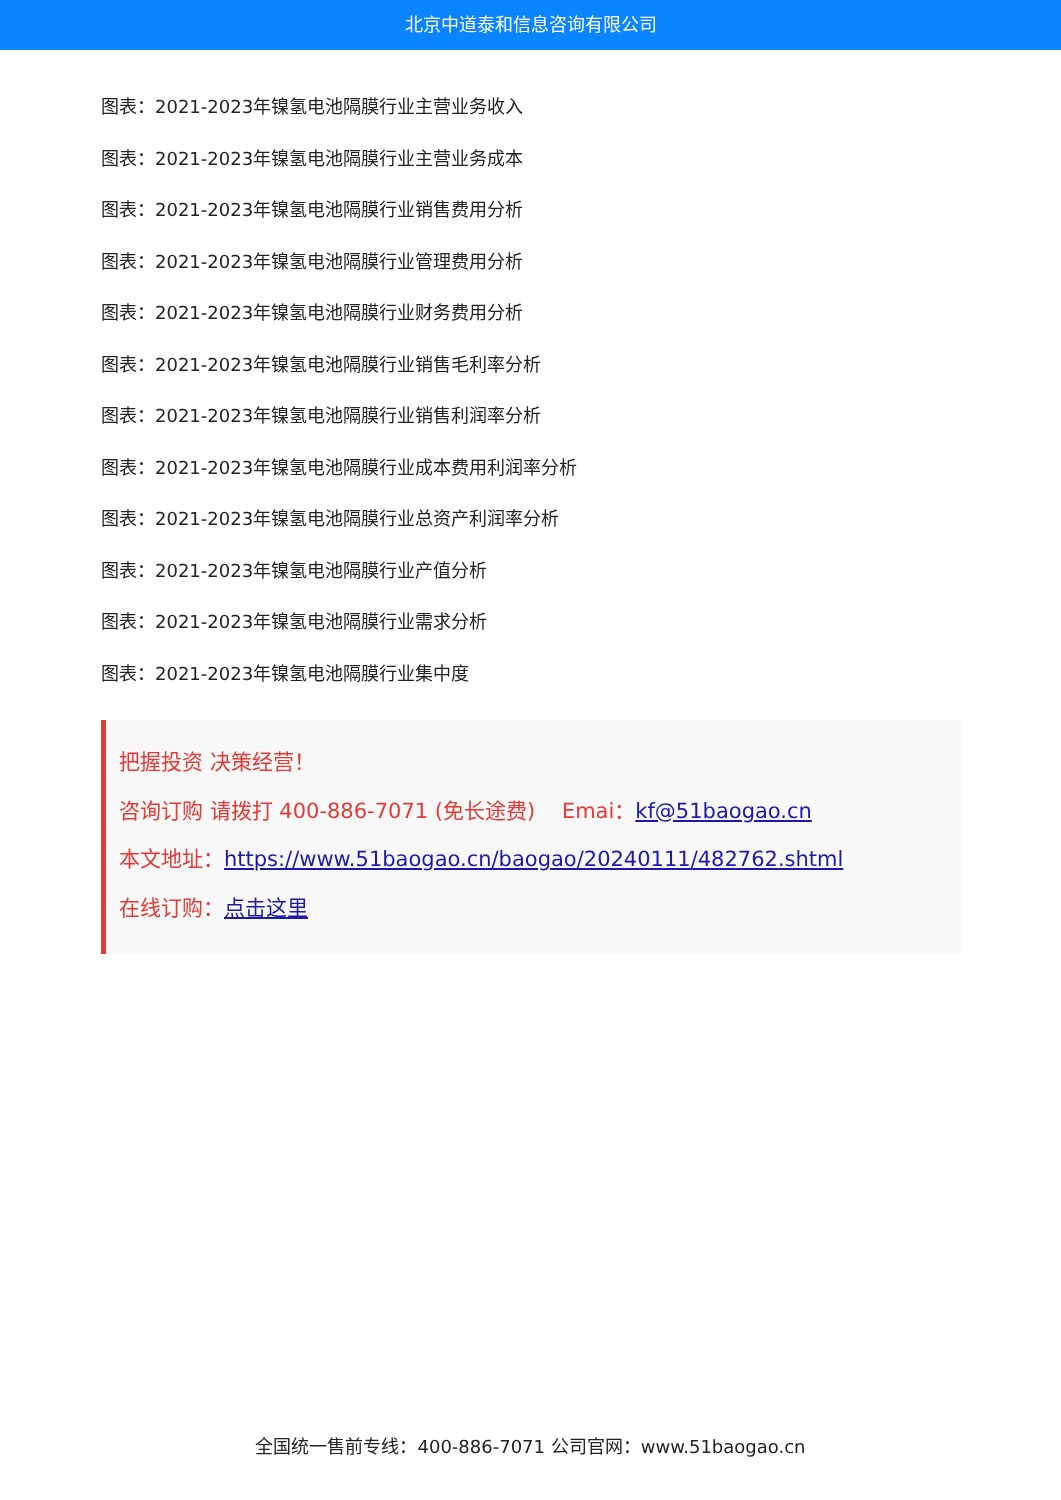北京中道泰和信息咨询有限公司
图表：2021-2023年镍氢电池隔膜行业主营业务收入
图表：2021-2023年镍氢电池隔膜行业主营业务成本
图表：2021-2023年镍氢电池隔膜行业销售费用分析
图表：2021-2023年镍氢电池隔膜行业管理费用分析
图表：2021-2023年镍氢电池隔膜行业财务费用分析
图表：2021-2023年镍氢电池隔膜行业销售毛利率分析
图表：2021-2023年镍氢电池隔膜行业销售利润率分析
图表：2021-2023年镍氢电池隔膜行业成本费用利润率分析
图表：2021-2023年镍氢电池隔膜行业总资产利润率分析
图表：2021-2023年镍氢电池隔膜行业产值分析
图表：2021-2023年镍氢电池隔膜行业需求分析
图表：2021-2023年镍氢电池隔膜行业集中度
把握投资 决策经营！
咨询订购 请拨打 400-886-7071 (免长途费) Emai：kf@51baogao.cn
本文地址：https://www.51baogao.cn/baogao/20240111/482762.shtml
在线订购：点击这里
全国统一售前专线：400-886-7071 公司官网：www.51baogao.cn